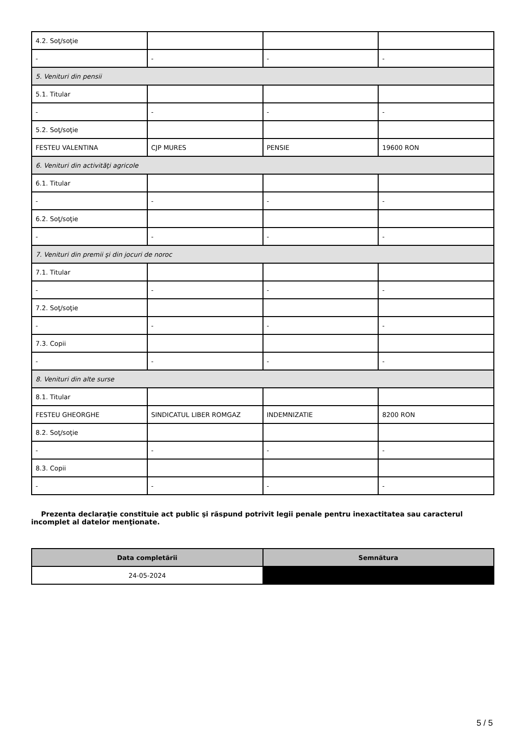| 4.2. Soţ/soţie | | | |
| - | - | - | - |
| 5. Venituri din pensii | | | |
| 5.1. Titular | | | |
| - | - | - | - |
| 5.2. Soţ/soţie | | | |
| FESTEU VALENTINA | CJP MURES | PENSIE | 19600 RON |
| 6. Venituri din activităţi agricole | | | |
| 6.1. Titular | | | |
| - | - | - | - |
| 6.2. Soţ/soţie | | | |
| - | - | - | - |
| 7. Venituri din premii şi din jocuri de noroc | | | |
| 7.1. Titular | | | |
| - | - | - | - |
| 7.2. Soţ/soţie | | | |
| - | - | - | - |
| 7.3. Copii | | | |
| - | - | - | - |
| 8. Venituri din alte surse | | | |
| 8.1. Titular | | | |
| FESTEU GHEORGHE | SINDICATUL LIBER ROMGAZ | INDEMNIZATIE | 8200 RON |
| 8.2. Soţ/soţie | | | |
| - | - | - | - |
| 8.3. Copii | | | |
| - | - | - | - |
Prezenta declaraţie constituie act public şi răspund potrivit legii penale pentru inexactitatea sau caracterul incomplet al datelor menţionate.
| Data completării | Semnătura |
| --- | --- |
| 24-05-2024 | |
5 / 5